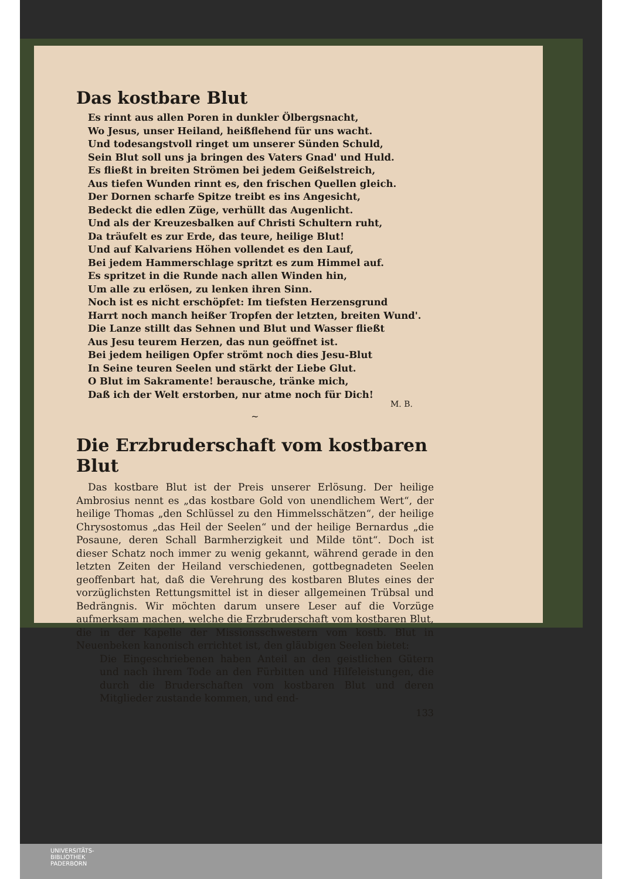Das kostbare Blut
Es rinnt aus allen Poren in dunkler Ölbergsnacht,
Wo Jesus, unser Heiland, heißflehend für uns wacht.
Und todesangstvoll ringet um unserer Sünden Schuld,
Sein Blut soll uns ja bringen des Vaters Gnad' und Huld.
Es fließt in breiten Strömen bei jedem Geißelstreich,
Aus tiefen Wunden rinnt es, den frischen Quellen gleich.
Der Dornen scharfe Spitze treibt es ins Angesicht,
Bedeckt die edlen Züge, verhüllt das Augenlicht.
Und als der Kreuzesbalken auf Christi Schultern ruht,
Da träufelt es zur Erde, das teure, heilige Blut!
Und auf Kalvariens Höhen vollendet es den Lauf,
Bei jedem Hammerschlage spritzt es zum Himmel auf.
Es spritzet in die Runde nach allen Winden hin,
Um alle zu erlösen, zu lenken ihren Sinn.
Noch ist es nicht erschöpfet: Im tiefsten Herzensgrund
Harrt noch manch heißer Tropfen der letzten, breiten Wund'.
Die Lanze stillt das Sehnen und Blut und Wasser fließt
Aus Jesu teurem Herzen, das nun geöffnet ist.
Bei jedem heiligen Opfer strömt noch dies Jesu-Blut
In Seine teuren Seelen und stärkt der Liebe Glut.
O Blut im Sakramente! berausche, tränke mich,
Daß ich der Welt erstorben, nur atme noch für Dich!
M. B.
~
Die Erzbruderschaft vom kostbaren Blut
Das kostbare Blut ist der Preis unserer Erlösung. Der heilige Ambrosius nennt es „das kostbare Gold von unendlichem Wert“, der heilige Thomas „den Schlüssel zu den Himmelsschätzen“, der heilige Chrysostomus „das Heil der Seelen“ und der heilige Bernardus „die Posaune, deren Schall Barmherzigkeit und Milde tönt“. Doch ist dieser Schatz noch immer zu wenig gekannt, während gerade in den letzten Zeiten der Heiland verschiedenen, gottbegnadeten Seelen geoffenbart hat, daß die Verehrung des kostbaren Blutes eines der vorzüglichsten Rettungsmittel ist in dieser allgemeinen Trübsal und Bedrängnis. Wir möchten darum unsere Leser auf die Vorzüge aufmerksam machen, welche die Erzbruderschaft vom kostbaren Blut, die in der Kapelle der Missionsschwestern vom kostb. Blut in Neuenbeken kanonisch errichtet ist, den gläubigen Seelen bietet:
Die Eingeschriebenen haben Anteil an den geistlichen Gütern und nach ihrem Tode an den Fürbitten und Hilfeleistungen, die durch die Bruderschaften vom kostbaren Blut und deren Mitglieder zustande kommen, und end-
133
UNIVERSITÄTS-
BIBLIOTHEK
PADERBORN